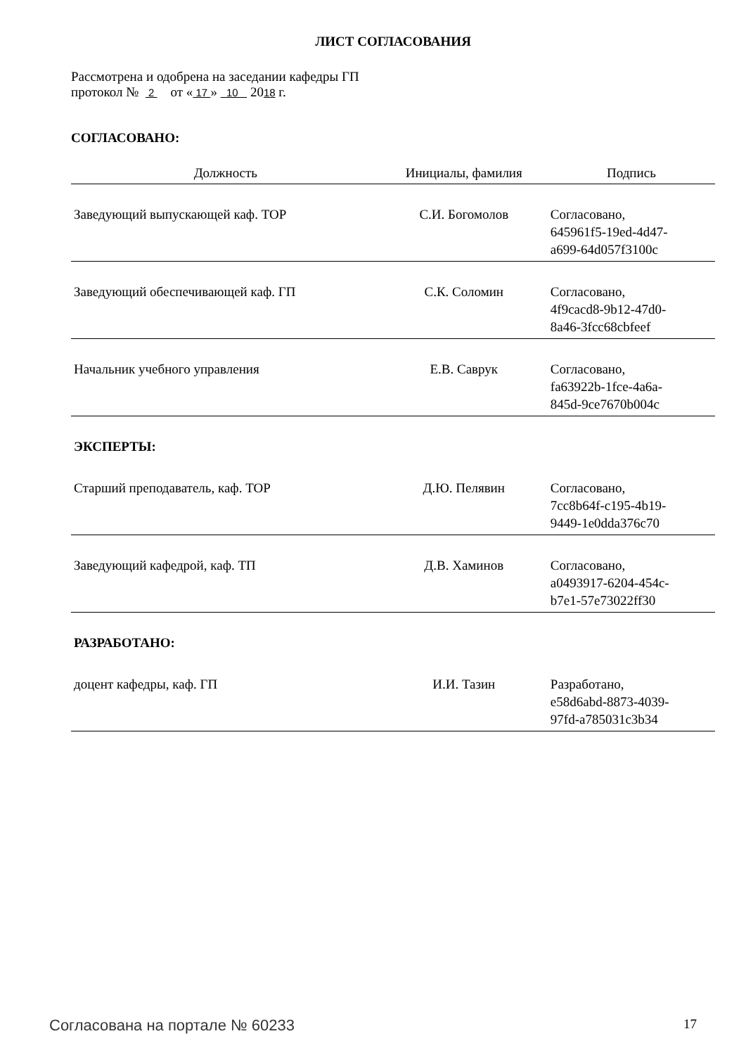ЛИСТ СОГЛАСОВАНИЯ
Рассмотрена и одобрена на заседании кафедры ГП
протокол № 2 от « 17 » 10 2018 г.
СОГЛАСОВАНО:
| Должность | Инициалы, фамилия | Подпись |
| --- | --- | --- |
| Заведующий выпускающей каф. ТОР | С.И. Богомолов | Согласовано, 645961f5-19ed-4d47- a699-64d057f3100c |
| Заведующий обеспечивающей каф. ГП | С.К. Соломин | Согласовано, 4f9cacd8-9b12-47d0- 8a46-3fcc68cbfeef |
| Начальник учебного управления | Е.В. Саврук | Согласовано, fa63922b-1fce-4a6a- 845d-9ce7670b004c |
| ЭКСПЕРТЫ: | | |
| Старший преподаватель, каф. ТОР | Д.Ю. Пелявин | Согласовано, 7cc8b64f-c195-4b19- 9449-1e0dda376c70 |
| Заведующий кафедрой, каф. ТП | Д.В. Хаминов | Согласовано, a0493917-6204-454c- b7e1-57e73022ff30 |
| РАЗРАБОТАНО: | | |
| доцент кафедры, каф. ГП | И.И. Тазин | Разработано, e58d6abd-8873-4039- 97fd-a785031c3b34 |
Согласована на портале № 60233 17